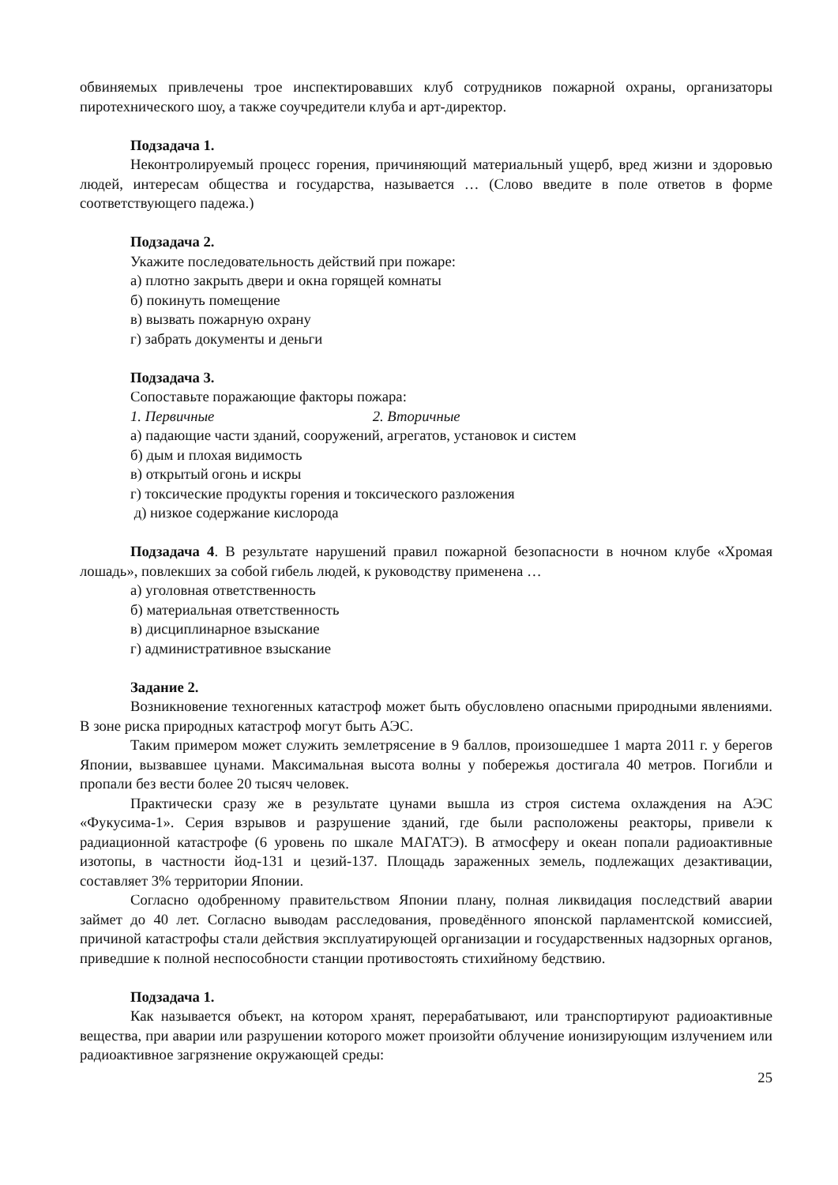обвиняемых привлечены трое инспектировавших клуб сотрудников пожарной охраны, организаторы пиротехнического шоу, а также соучредители клуба и арт-директор.
Подзадача 1.
Неконтролируемый процесс горения, причиняющий материальный ущерб, вред жизни и здоровью людей, интересам общества и государства, называется … (Слово введите в поле ответов в форме соответствующего падежа.)
Подзадача 2.
Укажите последовательность действий при пожаре:
а) плотно закрыть двери и окна горящей комнаты
б) покинуть помещение
в) вызвать пожарную охрану
г) забрать документы и деньги
Подзадача 3.
Сопоставьте поражающие факторы пожара:
1. Первичные 2. Вторичные
а) падающие части зданий, сооружений, агрегатов, установок и систем
б) дым и плохая видимость
в) открытый огонь и искры
г) токсические продукты горения и токсического разложения
д) низкое содержание кислорода
Подзадача 4. В результате нарушений правил пожарной безопасности в ночном клубе «Хромая лошадь», повлекших за собой гибель людей, к руководству применена …
а) уголовная ответственность
б) материальная ответственность
в) дисциплинарное взыскание
г) административное взыскание
Задание 2.
Возникновение техногенных катастроф может быть обусловлено опасными природными явлениями. В зоне риска природных катастроф могут быть АЭС.
Таким примером может служить землетрясение в 9 баллов, произошедшее 1 марта 2011 г. у берегов Японии, вызвавшее цунами. Максимальная высота волны у побережья достигала 40 метров. Погибли и пропали без вести более 20 тысяч человек.
Практически сразу же в результате цунами вышла из строя система охлаждения на АЭС «Фукусима-1». Серия взрывов и разрушение зданий, где были расположены реакторы, привели к радиационной катастрофе (6 уровень по шкале МАГАТЭ). В атмосферу и океан попали радиоактивные изотопы, в частности йод-131 и цезий-137. Площадь зараженных земель, подлежащих дезактивации, составляет 3% территории Японии.
Согласно одобренному правительством Японии плану, полная ликвидация последствий аварии займет до 40 лет. Согласно выводам расследования, проведённого японской парламентской комиссией, причиной катастрофы стали действия эксплуатирующей организации и государственных надзорных органов, приведшие к полной неспособности станции противостоять стихийному бедствию.
Подзадача 1.
Как называется объект, на котором хранят, перерабатывают, или транспортируют радиоактивные вещества, при аварии или разрушении которого может произойти облучение ионизирующим излучением или радиоактивное загрязнение окружающей среды:
25